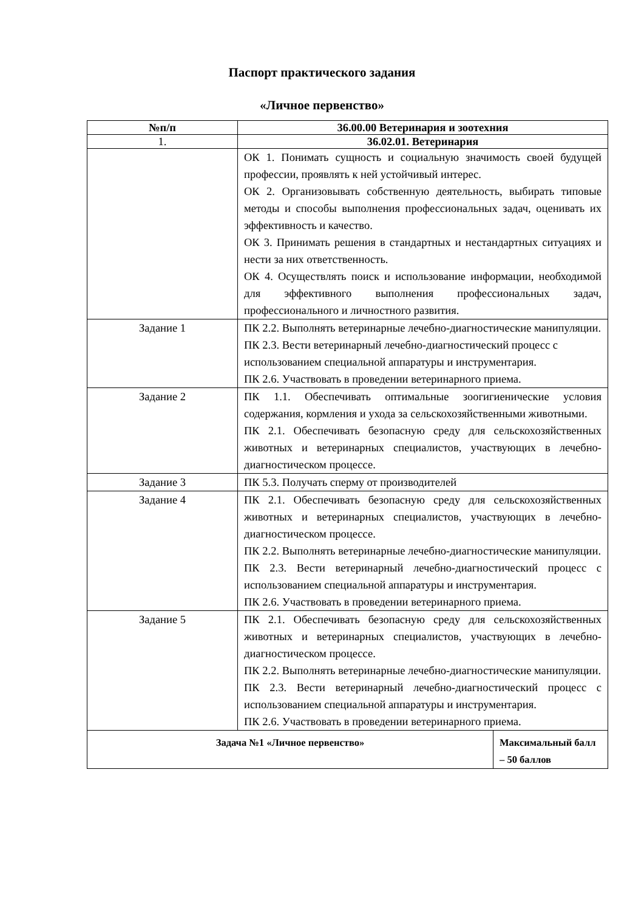Паспорт практического задания
«Личное первенство»
| №п/п | 36.00.00 Ветеринария и зоотехния | |
| --- | --- | --- |
| 1. | 36.02.01. Ветеринария | |
| | ОК 1. Понимать сущность и социальную значимость своей будущей профессии, проявлять к ней устойчивый интерес. ОК 2. Организовывать собственную деятельность, выбирать типовые методы и способы выполнения профессиональных задач, оценивать их эффективность и качество. ОК 3. Принимать решения в стандартных и нестандартных ситуациях и нести за них ответственность. ОК 4. Осуществлять поиск и использование информации, необходимой для эффективного выполнения профессиональных задач, профессионального и личностного развития. | |
| Задание 1 | ПК 2.2. Выполнять ветеринарные лечебно-диагностические манипуляции. ПК 2.3. Вести ветеринарный лечебно-диагностический процесс с использованием специальной аппаратуры и инструментария. ПК 2.6. Участвовать в проведении ветеринарного приема. | |
| Задание 2 | ПК 1.1. Обеспечивать оптимальные зоогигиенические условия содержания, кормления и ухода за сельскохозяйственными животными. ПК 2.1. Обеспечивать безопасную среду для сельскохозяйственных животных и ветеринарных специалистов, участвующих в лечебно-диагностическом процессе. | |
| Задание 3 | ПК 5.3. Получать сперму от производителей | |
| Задание 4 | ПК 2.1. Обеспечивать безопасную среду для сельскохозяйственных животных и ветеринарных специалистов, участвующих в лечебно-диагностическом процессе. ПК 2.2. Выполнять ветеринарные лечебно-диагностические манипуляции. ПК 2.3. Вести ветеринарный лечебно-диагностический процесс с использованием специальной аппаратуры и инструментария. ПК 2.6. Участвовать в проведении ветеринарного приема. | |
| Задание 5 | ПК 2.1. Обеспечивать безопасную среду для сельскохозяйственных животных и ветеринарных специалистов, участвующих в лечебно-диагностическом процессе. ПК 2.2. Выполнять ветеринарные лечебно-диагностические манипуляции. ПК 2.3. Вести ветеринарный лечебно-диагностический процесс с использованием специальной аппаратуры и инструментария. ПК 2.6. Участвовать в проведении ветеринарного приема. | |
| Задача №1 «Личное первенство» | | Максимальный балл – 50 баллов |